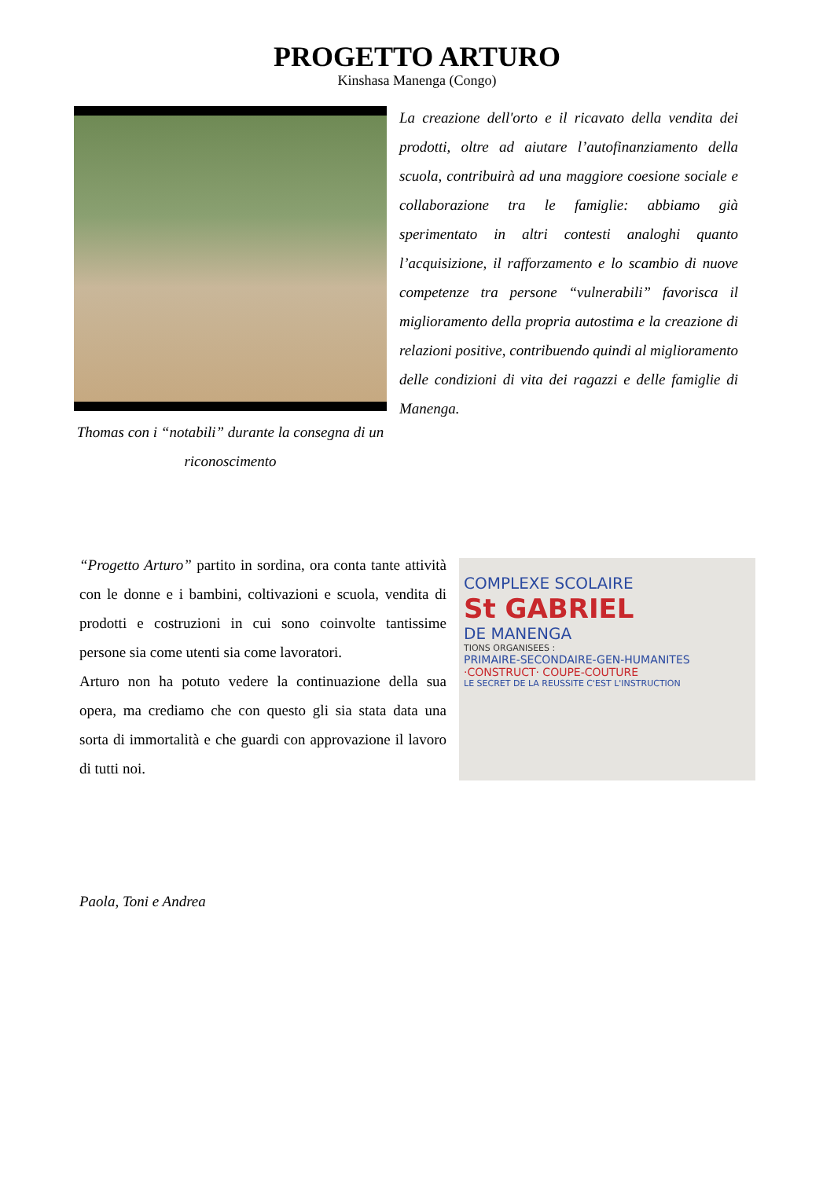PROGETTO ARTURO
Kinshasa Manenga (Congo)
Thomas con i “notabili” durante la consegna di un riconoscimento
La creazione dell'orto e il ricavato della vendita dei prodotti, oltre ad aiutare l’autofinanziamento della scuola, contribuirà ad una maggiore coesione sociale e collaborazione tra le famiglie: abbiamo già sperimentato in altri contesti analoghi quanto l’acquisizione, il rafforzamento e lo scambio di nuove competenze tra persone “vulnerabili” favorisca il miglioramento della propria autostima e la creazione di relazioni positive, contribuendo quindi al miglioramento delle condizioni di vita dei ragazzi e delle famiglie di Manenga.
“Progetto Arturo” partito in sordina, ora conta tante attività con le donne e i bambini, coltivazioni e scuola, vendita di prodotti e costruzioni in cui sono coinvolte tantissime persone sia come utenti sia come lavoratori.
Arturo non ha potuto vedere la continuazione della sua opera, ma crediamo che con questo gli sia stata data una sorta di immortalità e che guardi con approvazione il lavoro di tutti noi.
COMPLEXE SCOLAIRE
St GABRIEL
DE MANENGA
TIONS ORGANISEES :
PRIMAIRE-SECONDAIRE-GEN-HUMANITES
·CONSTRUCT· COUPE-COUTURE
LE SECRET DE LA REUSSITE C'EST L'INSTRUCTION
Paola, Toni e Andrea